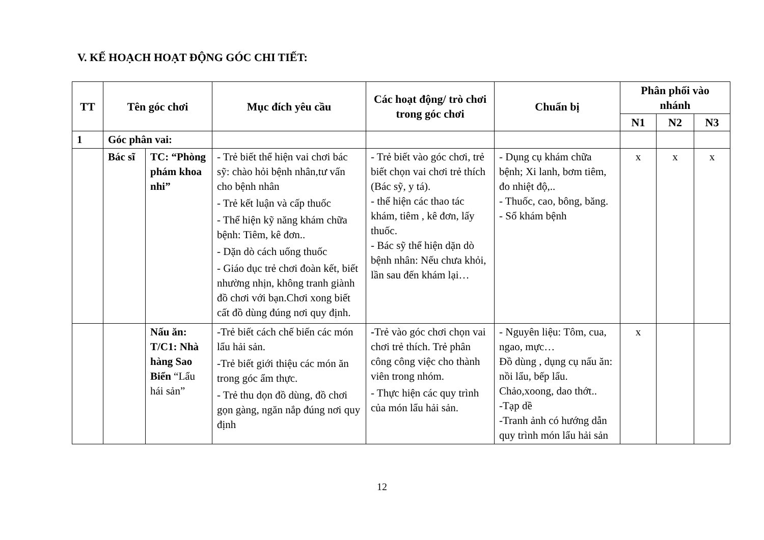V. KẾ HOẠCH HOẠT ĐỘNG GÓC CHI TIẾT:
| TT | Tên góc chơi | | Mục đích yêu cầu | Các hoạt động/ trò chơi trong góc chơi | Chuẩn bị | Phân phối vào nhánh | | |
| --- | --- | --- | --- | --- | --- | --- | --- | --- |
| | | | | | | N1 | N2 | N3 |
| 1 | Góc phân vai: | | | | | | | |
| | Bác sĩ | TC: “Phòng phám khoa nhi” | - Trẻ biết thể hiện vai chơi bác sỹ: chào hỏi bệnh nhân,tư vấn cho bệnh nhân - Trẻ kết luận và cấp thuốc - Thể hiện kỹ năng khám chữa bệnh: Tiêm, kê đơn.. - Dặn dò cách uống thuốc - Giáo dục trẻ chơi đoàn kết, biết nhường nhịn, không tranh giành đồ chơi với bạn.Chơi xong biết cất đồ dùng đúng nơi quy định. | - Trẻ biết vào góc chơi, trẻ biết chọn vai chơi trẻ thích (Bác sỹ, y tá). - thể hiện các thao tác khám, tiêm , kê đơn, lấy thuốc. - Bác sỹ thể hiện dặn dò bệnh nhân: Nếu chưa khỏi, lần sau đến khám lại… | - Dụng cụ khám chữa bệnh; Xi lanh, bơm tiêm, đo nhiệt độ,.. - Thuốc, cao, bông, băng. - Sổ khám bệnh | x | x | x |
| | | Nấu ăn: T/C1: Nhà hàng Sao Biển “Lẩu hái sản” | -Trẻ biết cách chế biến các món lẩu hải sản. -Trẻ biết giới thiệu các món ăn trong góc ẩm thực. - Trẻ thu dọn đồ dùng, đồ chơi gọn gàng, ngăn nắp đúng nơi quy định | - Trẻ vào góc chơi chọn vai chơi trẻ thích. Trẻ phân công công việc cho thành viên trong nhóm. - Thực hiện các quy trình của món lẩu hải sản. | - Nguyên liệu: Tôm, cua, ngao, mực… Đồ dùng , dụng cụ nấu ăn: nồi lẩu, bếp lẩu. Chảo,xoong, dao thớt.. -Tạp dề -Tranh ảnh có hướng dẫn quy trình món lẩu hải sản | x | | |
12